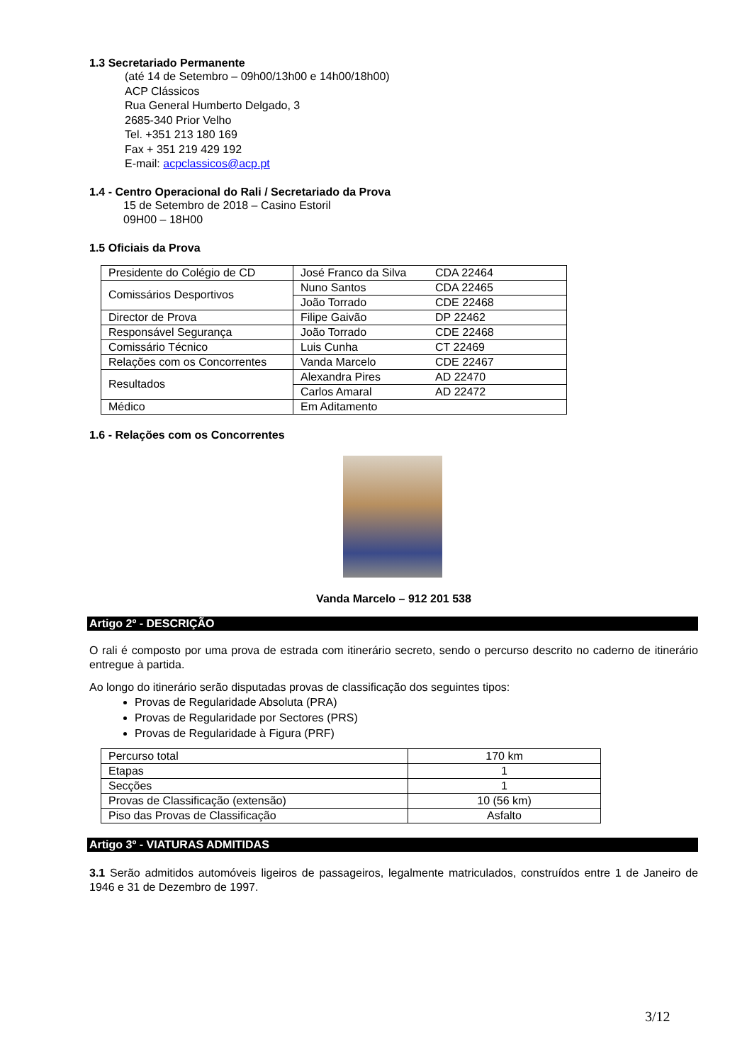1.3 Secretariado Permanente
(até 14 de Setembro – 09h00/13h00 e 14h00/18h00)
ACP Clássicos
Rua General Humberto Delgado, 3
2685-340 Prior Velho
Tel. +351 213 180 169
Fax + 351 219 429 192
E-mail: acpclassicos@acp.pt
1.4 - Centro Operacional do Rali / Secretariado da Prova
15 de Setembro de 2018 – Casino Estoril
09H00 – 18H00
1.5 Oficiais da Prova
| Presidente do Colégio de CD | José Franco da Silva | CDA 22464 |
| Comissários Desportivos | Nuno Santos | CDA 22465 |
| | João Torrado | CDE 22468 |
| Director de Prova | Filipe Gaivão | DP 22462 |
| Responsável Segurança | João Torrado | CDE 22468 |
| Comissário Técnico | Luis Cunha | CT 22469 |
| Relações com os Concorrentes | Vanda Marcelo | CDE 22467 |
| Resultados | Alexandra Pires | AD 22470 |
| | Carlos Amaral | AD 22472 |
| Médico | Em Aditamento | |
1.6 - Relações com os Concorrentes
Vanda Marcelo – 912 201 538
Artigo 2º - DESCRIÇÃO
O rali é composto por uma prova de estrada com itinerário secreto, sendo o percurso descrito no caderno de itinerário entregue à partida.
Ao longo do itinerário serão disputadas provas de classificação dos seguintes tipos:
Provas de Regularidade Absoluta (PRA)
Provas de Regularidade por Sectores (PRS)
Provas de Regularidade à Figura (PRF)
| Percurso total | 170 km |
| Etapas | 1 |
| Secções | 1 |
| Provas de Classificação (extensão) | 10 (56 km) |
| Piso das Provas de Classificação | Asfalto |
Artigo 3º - VIATURAS ADMITIDAS
3.1 Serão admitidos automóveis ligeiros de passageiros, legalmente matriculados, construídos entre 1 de Janeiro de 1946 e 31 de Dezembro de 1997.
3/12